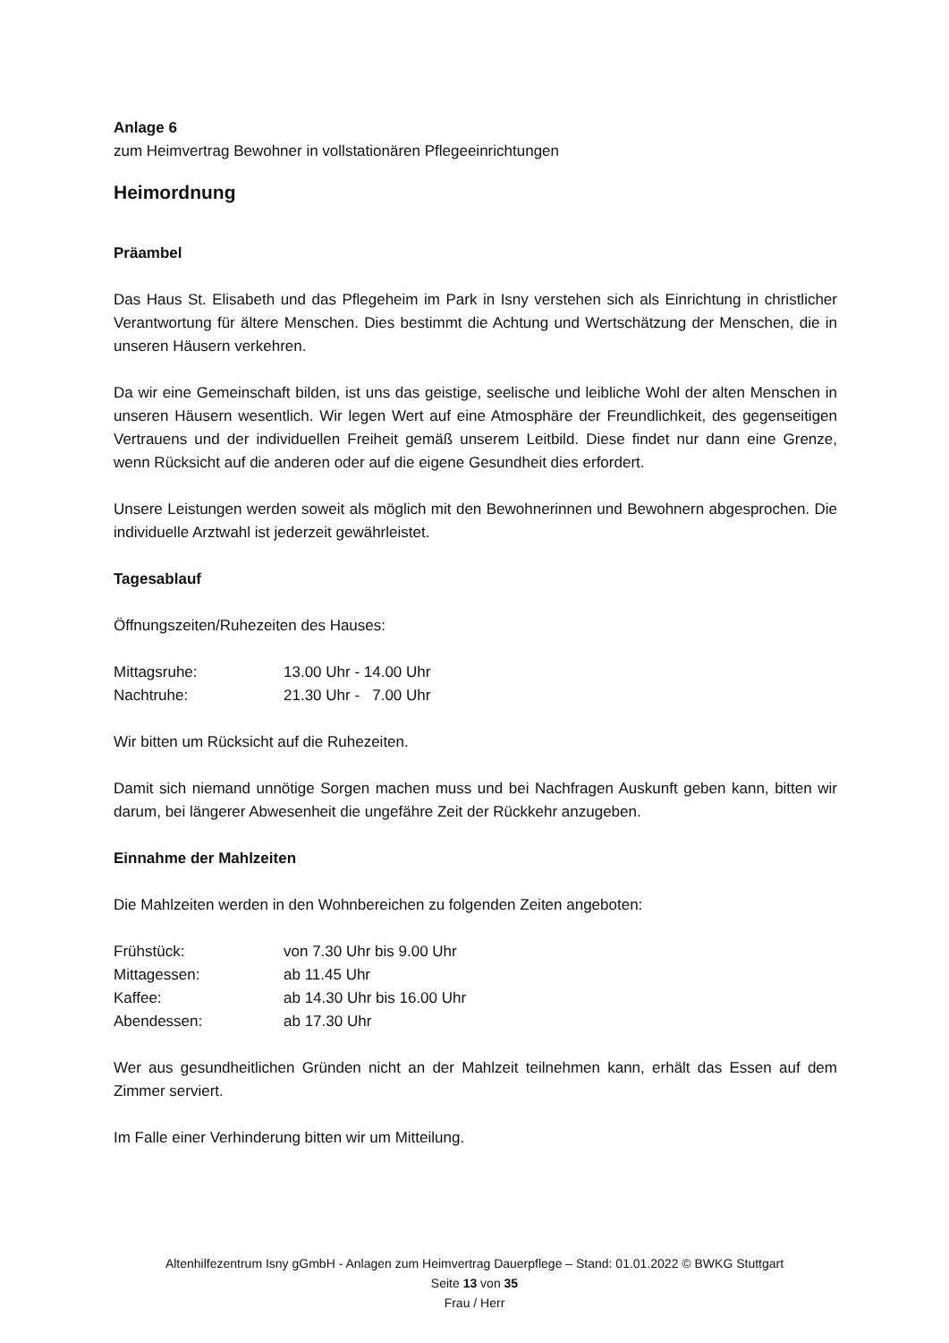Anlage 6
zum Heimvertrag Bewohner in vollstationären Pflegeeinrichtungen
Heimordnung
Präambel
Das Haus St. Elisabeth und das Pflegeheim im Park in Isny verstehen sich als Einrichtung in christlicher Verantwortung für ältere Menschen. Dies bestimmt die Achtung und Wertschätzung der Menschen, die in unseren Häusern verkehren.
Da wir eine Gemeinschaft bilden, ist uns das geistige, seelische und leibliche Wohl der alten Menschen in unseren Häusern wesentlich. Wir legen Wert auf eine Atmosphäre der Freundlichkeit, des gegenseitigen Vertrauens und der individuellen Freiheit gemäß unserem Leitbild. Diese findet nur dann eine Grenze, wenn Rücksicht auf die anderen oder auf die eigene Gesundheit dies erfordert.
Unsere Leistungen werden soweit als möglich mit den Bewohnerinnen und Bewohnern abgesprochen. Die individuelle Arztwahl ist jederzeit gewährleistet.
Tagesablauf
Öffnungszeiten/Ruhezeiten des Hauses:
| Mittagsruhe: | 13.00 Uhr - 14.00 Uhr |
| Nachtruhe: | 21.30 Uhr - 7.00 Uhr |
Wir bitten um Rücksicht auf die Ruhezeiten.
Damit sich niemand unnötige Sorgen machen muss und bei Nachfragen Auskunft geben kann, bitten wir darum, bei längerer Abwesenheit die ungefähre Zeit der Rückkehr anzugeben.
Einnahme der Mahlzeiten
Die Mahlzeiten werden in den Wohnbereichen zu folgenden Zeiten angeboten:
| Frühstück: | von 7.30 Uhr bis 9.00 Uhr |
| Mittagessen: | ab 11.45 Uhr |
| Kaffee: | ab 14.30 Uhr bis 16.00 Uhr |
| Abendessen: | ab 17.30 Uhr |
Wer aus gesundheitlichen Gründen nicht an der Mahlzeit teilnehmen kann, erhält das Essen auf dem Zimmer serviert.
Im Falle einer Verhinderung bitten wir um Mitteilung.
Altenhilfezentrum Isny gGmbH - Anlagen zum Heimvertrag Dauerpflege – Stand: 01.01.2022 © BWKG Stuttgart
Seite 13 von 35
Frau / Herr